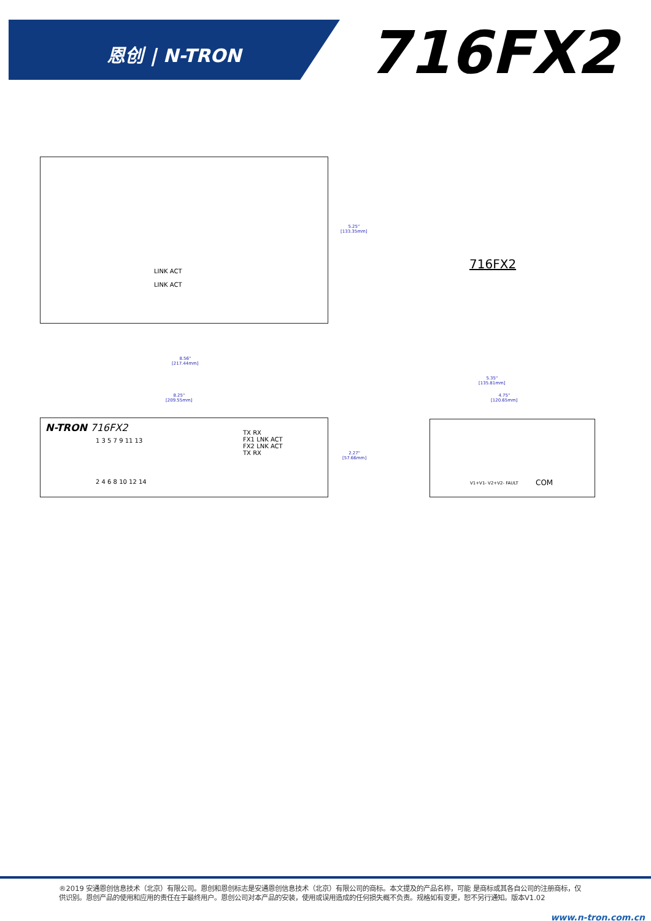恩创 | N-TRON 716FX2
LINK ACT
LINK ACT
5.25"
[133.35mm]
8.56"
[217.44mm]
716FX2
8.25"
[209.55mm]
N-TRON 716FX2
1 3 5 7 9 11 13
TX RX
FX1 LNK ACT
FX2 LNK ACT
TX RX
2 4 6 8 10 12 14
2.27"
[57.66mm]
5.35"
[135.81mm]
4.75"
[120.65mm]
V1+V1- V2+V2- FAULT COM
®2019 安通恩创信息技术（北京）有限公司。恩创和恩创标志是安通恩创信息技术（北京）有限公司的商标。本文提及的产品名称，可能 是商标或其各自公司的注册商标，仅供识别。恩创产品的使用和应用的责任在于最终用户。恩创公司对本产品的安装，使用或误用造成的任何损失概不负责。规格如有变更，恕不另行通知。版本V1.02
www.n-tron.com.cn